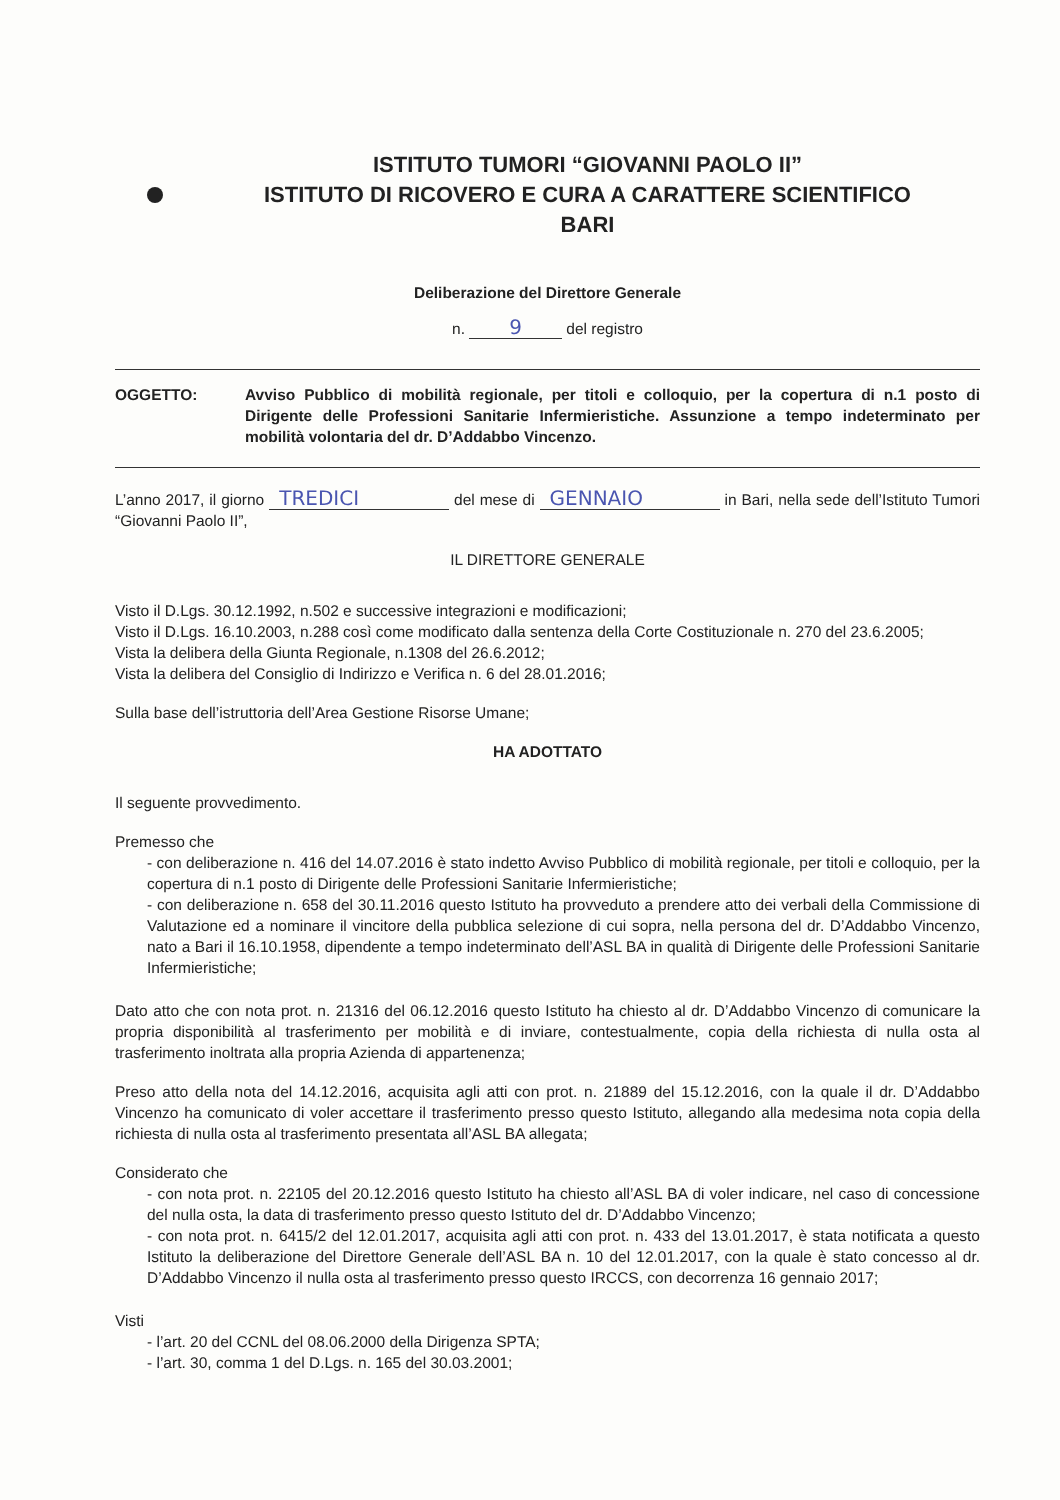ISTITUTO TUMORI “GIOVANNI PAOLO II”
ISTITUTO DI RICOVERO E CURA A CARATTERE SCIENTIFICO
BARI
Deliberazione del Direttore Generale
n. 9 del registro
OGGETTO: Avviso Pubblico di mobilità regionale, per titoli e colloquio, per la copertura di n.1 posto di Dirigente delle Professioni Sanitarie Infermieristiche. Assunzione a tempo indeterminato per mobilità volontaria del dr. D’Addabbo Vincenzo.
L’anno 2017, il giorno TREDICI del mese di GENNAIO in Bari, nella sede dell’Istituto Tumori “Giovanni Paolo II”,
IL DIRETTORE GENERALE
Visto il D.Lgs. 30.12.1992, n.502 e successive integrazioni e modificazioni;
Visto il D.Lgs. 16.10.2003, n.288 così come modificato dalla sentenza della Corte Costituzionale n. 270 del 23.6.2005;
Vista la delibera della Giunta Regionale, n.1308 del 26.6.2012;
Vista la delibera del Consiglio di Indirizzo e Verifica n. 6 del 28.01.2016;
Sulla base dell’istruttoria dell’Area Gestione Risorse Umane;
HA ADOTTATO
Il seguente provvedimento.
Premesso che
- con deliberazione n. 416 del 14.07.2016 è stato indetto Avviso Pubblico di mobilità regionale, per titoli e colloquio, per la copertura di n.1 posto di Dirigente delle Professioni Sanitarie Infermieristiche;
- con deliberazione n. 658 del 30.11.2016 questo Istituto ha provveduto a prendere atto dei verbali della Commissione di Valutazione ed a nominare il vincitore della pubblica selezione di cui sopra, nella persona del dr. D’Addabbo Vincenzo, nato a Bari il 16.10.1958, dipendente a tempo indeterminato dell’ASL BA in qualità di Dirigente delle Professioni Sanitarie Infermieristiche;
Dato atto che con nota prot. n. 21316 del 06.12.2016 questo Istituto ha chiesto al dr. D’Addabbo Vincenzo di comunicare la propria disponibilità al trasferimento per mobilità e di inviare, contestualmente, copia della richiesta di nulla osta al trasferimento inoltrata alla propria Azienda di appartenenza;
Preso atto della nota del 14.12.2016, acquisita agli atti con prot. n. 21889 del 15.12.2016, con la quale il dr. D’Addabbo Vincenzo ha comunicato di voler accettare il trasferimento presso questo Istituto, allegando alla medesima nota copia della richiesta di nulla osta al trasferimento presentata all’ASL BA allegata;
Considerato che
- con nota prot. n. 22105 del 20.12.2016 questo Istituto ha chiesto all’ASL BA di voler indicare, nel caso di concessione del nulla osta, la data di trasferimento presso questo Istituto del dr. D’Addabbo Vincenzo;
- con nota prot. n. 6415/2 del 12.01.2017, acquisita agli atti con prot. n. 433 del 13.01.2017, è stata notificata a questo Istituto la deliberazione del Direttore Generale dell’ASL BA n. 10 del 12.01.2017, con la quale è stato concesso al dr. D’Addabbo Vincenzo il nulla osta al trasferimento presso questo IRCCS, con decorrenza 16 gennaio 2017;
Visti
- l’art. 20 del CCNL del 08.06.2000 della Dirigenza SPTA;
- l’art. 30, comma 1 del D.Lgs. n. 165 del 30.03.2001;